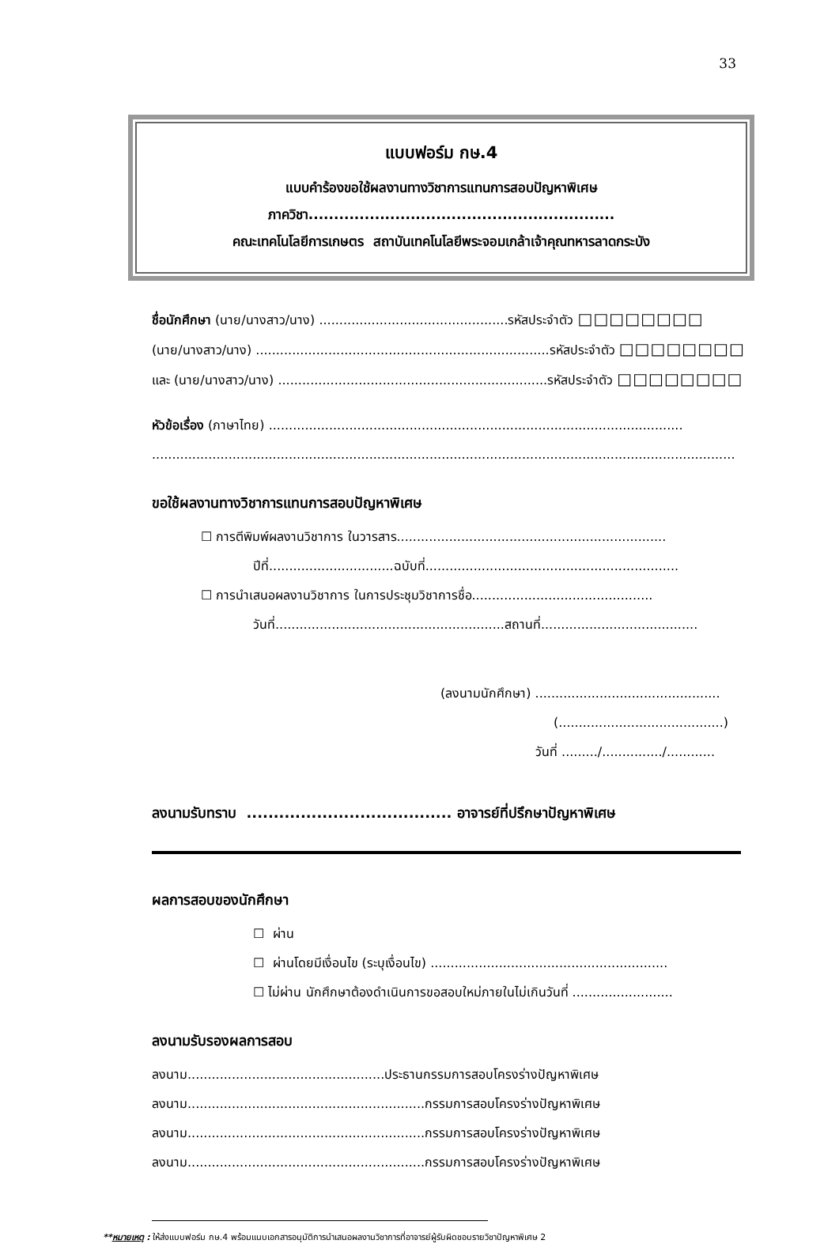33
แบบฟอร์ม กษ.4
แบบคำร้องขอใช้ผลงานทางวิชาการแทนการสอบปัญหาพิเศษ
ภาควิชา............................................................
คณะเทคโนโลยีการเกษตร สถาบันเทคโนโลยีพระจอมเกล้าเจ้าคุณทหารลาดกระบัง
ชื่อนักศึกษา (นาย/นางสาว/นาง) ...............................................รหัสประจำตัว □□□□□□□□
(นาย/นางสาว/นาง) .........................................................................รหัสประจำตัว □□□□□□□□
และ (นาย/นางสาว/นาง) ...................................................................รหัสประจำตัว □□□□□□□□
หัวข้อเรื่อง (ภาษาไทย) .......................................................................................................
.................................................................................................................................................
ขอใช้ผลงานทางวิชาการแทนการสอบปัญหาพิเศษ
☐ การตีพิมพ์ผลงานวิชาการ ในวารสาร...................................................................
ปีที่...............................ฉบับที่...............................................................
☐ การนำเสนอผลงานวิชาการ ในการประชุมวิชาการชื่อ.............................................
วันที่.........................................................สถานที่.......................................
(ลงนามนักศึกษา) ..............................................
(.........................................)
วันที่ ........./.............../............
ลงนามรับทราบ ...................................... อาจารย์ที่ปรึกษาปัญหาพิเศษ
ผลการสอบของนักศึกษา
☐ ผ่าน
☐ ผ่านโดยมีเงื่อนไข (ระบุเงื่อนไข) ...........................................................
☐ ไม่ผ่าน นักศึกษาต้องดำเนินการขอสอบใหม่ภายในไม่เกินวันที่ .........................
ลงนามรับรองผลการสอบ
ลงนาม.................................................ประธานกรรมการสอบโครงร่างปัญหาพิเศษ
ลงนาม...........................................................กรรมการสอบโครงร่างปัญหาพิเศษ
ลงนาม...........................................................กรรมการสอบโครงร่างปัญหาพิเศษ
ลงนาม...........................................................กรรมการสอบโครงร่างปัญหาพิเศษ
**หมายเหตุ : ให้ส่งแบบฟอร์ม กษ.4 พร้อมแนบเอกสารอนุมัติการนำเสนอผลงานวิชาการที่อาจารย์ผู้รับผิดชอบรายวิชาปัญหาพิเศษ 2